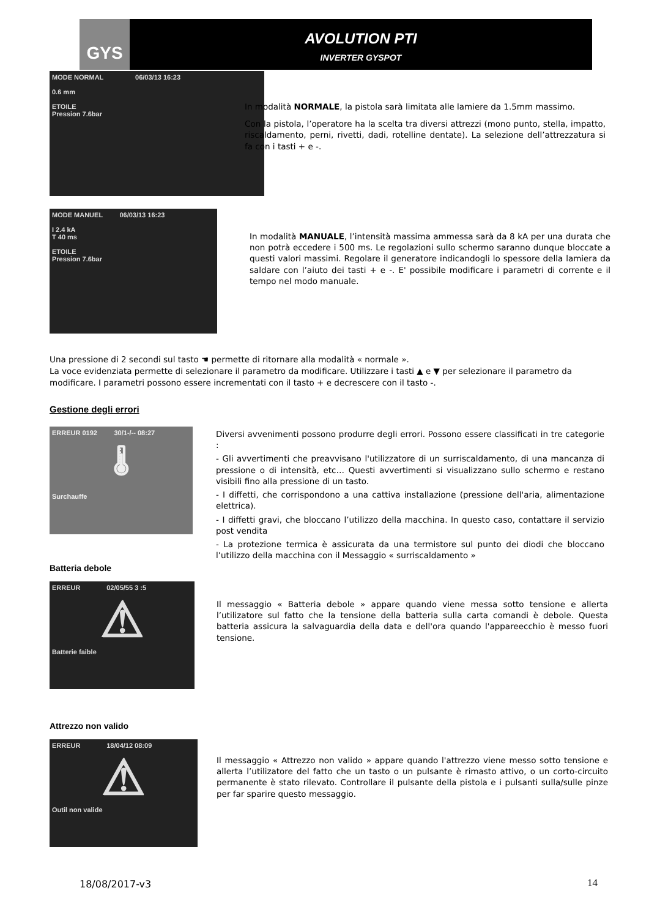GYS
AVOLUTION PTI
INVERTER GYSPOT
MODE NORMAL 06/03/13 16:23
0.6 mm
ETOILE
Pression 7.6bar
In modalità NORMALE, la pistola sarà limitata alle lamiere da 1.5mm massimo.
Con la pistola, l’operatore ha la scelta tra diversi attrezzi (mono punto, stella, impatto, riscaldamento, perni, rivetti, dadi, rotelline dentate). La selezione dell’attrezzatura si fa con i tasti + e -.
MODE MANUEL 06/03/13 16:23
I 2.4 kA
T 40 ms
ETOILE
Pression 7.6bar
In modalità MANUALE, l’intensità massima ammessa sarà da 8 kA per una durata che non potrà eccedere i 500 ms. Le regolazioni sullo schermo saranno dunque bloccate a questi valori massimi. Regolare il generatore indicandogli lo spessore della lamiera da saldare con l’aiuto dei tasti + e -. E' possibile modificare i parametri di corrente e il tempo nel modo manuale.
Una pressione di 2 secondi sul tasto ☚ permette di ritornare alla modalità « normale ».
La voce evidenziata permette di selezionare il parametro da modificare. Utilizzare i tasti ▲ e ▼ per selezionare il parametro da modificare. I parametri possono essere incrementati con il tasto + e decrescere con il tasto -.
Gestione degli errori
ERREUR 0192 30/1-/-- 08:27
🌡
Surchauffe
Diversi avvenimenti possono produrre degli errori. Possono essere classificati in tre categorie :
- Gli avvertimenti che preavvisano l'utilizzatore di un surriscaldamento, di una mancanza di pressione o di intensità, etc… Questi avvertimenti si visualizzano sullo schermo e restano visibili fino alla pressione di un tasto.
- I diffetti, che corrispondono a una cattiva installazione (pressione dell'aria, alimentazione elettrica).
- I diffetti gravi, che bloccano l’utilizzo della macchina. In questo caso, contattare il servizio post vendita
- La protezione termica è assicurata da una termistore sul punto dei diodi che bloccano l’utilizzo della macchina con il Messaggio « surriscaldamento »
Batteria debole
ERREUR 02/05/55 3 :5
⚠
Batterie faible
Il messaggio « Batteria debole » appare quando viene messa sotto tensione e allerta l’utilizatore sul fatto che la tensione della batteria sulla carta comandi è debole. Questa batteria assicura la salvaguardia della data e dell'ora quando l'appareecchio è messo fuori tensione.
Attrezzo non valido
ERREUR 18/04/12 08:09
⚠
Outil non valide
Il messaggio « Attrezzo non valido » appare quando l'attrezzo viene messo sotto tensione e allerta l’utilizatore del fatto che un tasto o un pulsante è rimasto attivo, o un corto-circuito permanente è stato rilevato. Controllare il pulsante della pistola e i pulsanti sulla/sulle pinze per far sparire questo messaggio.
18/08/2017-v3 14